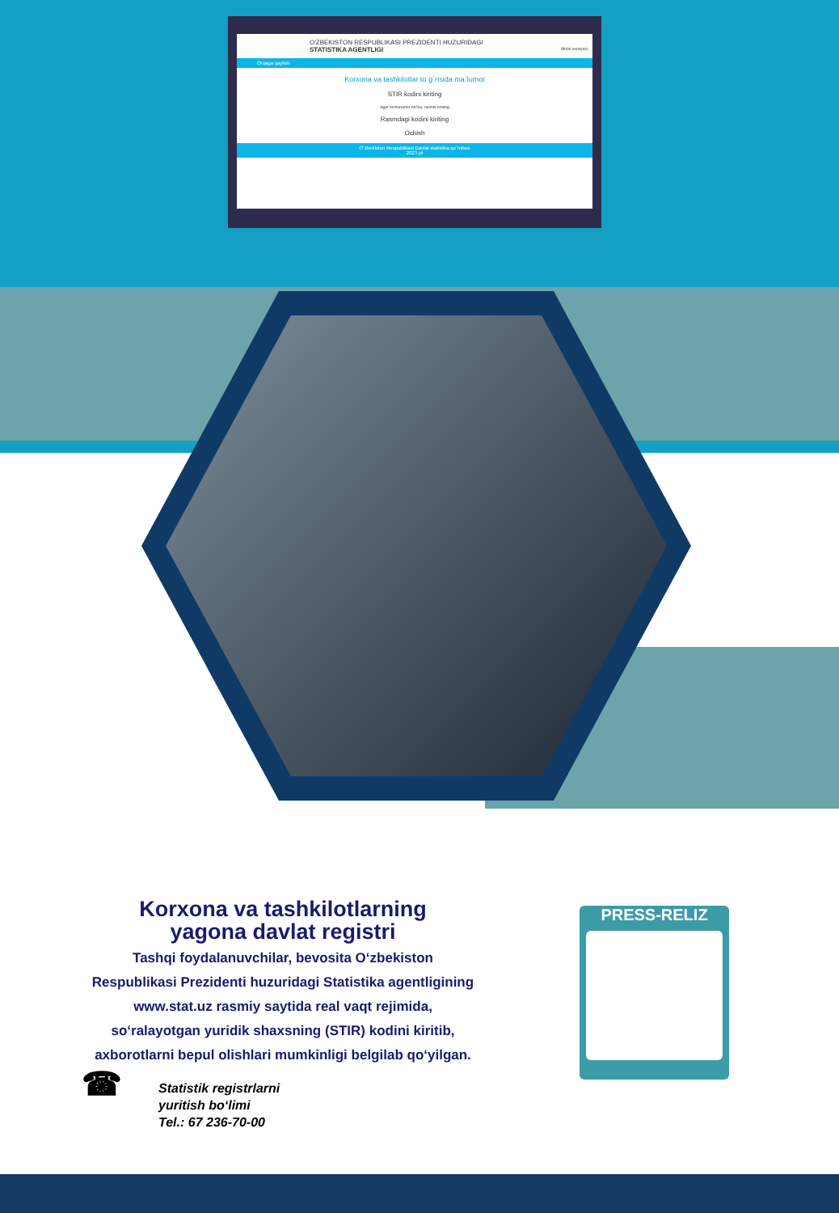O'ZBEKISTON RESPUBLIKASI PREZIDENTI HUZURIDAGI
STATISTIKA AGENTLIGI Mobil versiyasi
Orqaga qaytish
Korxona va tashkilotlar to`g`risida ma`lumot
STIR kodini kiriting
Agar tushunarsiz bo'lsa, rasmni bosing
Rasmdagi kodini kiriting
Ochish
O`zbekiston Respublikasi Davlat statistika qo`mitasi
2023 yil
Korxona va tashkilotlarning
yagona davlat registri
Tashqi foydalanuvchilar, bevosita O‘zbekiston
Respublikasi Prezidenti huzuridagi Statistika agentligining
www.stat.uz rasmiy saytida real vaqt rejimida,
so‘ralayotgan yuridik shaxsning (STIR) kodini kiritib,
axborotlarni bepul olishlari mumkinligi belgilab qo‘yilgan.
☎ Statistik registrlarni
yuritish bo‘limi
Tel.: 67 236-70-00
PRESS-RELIZ